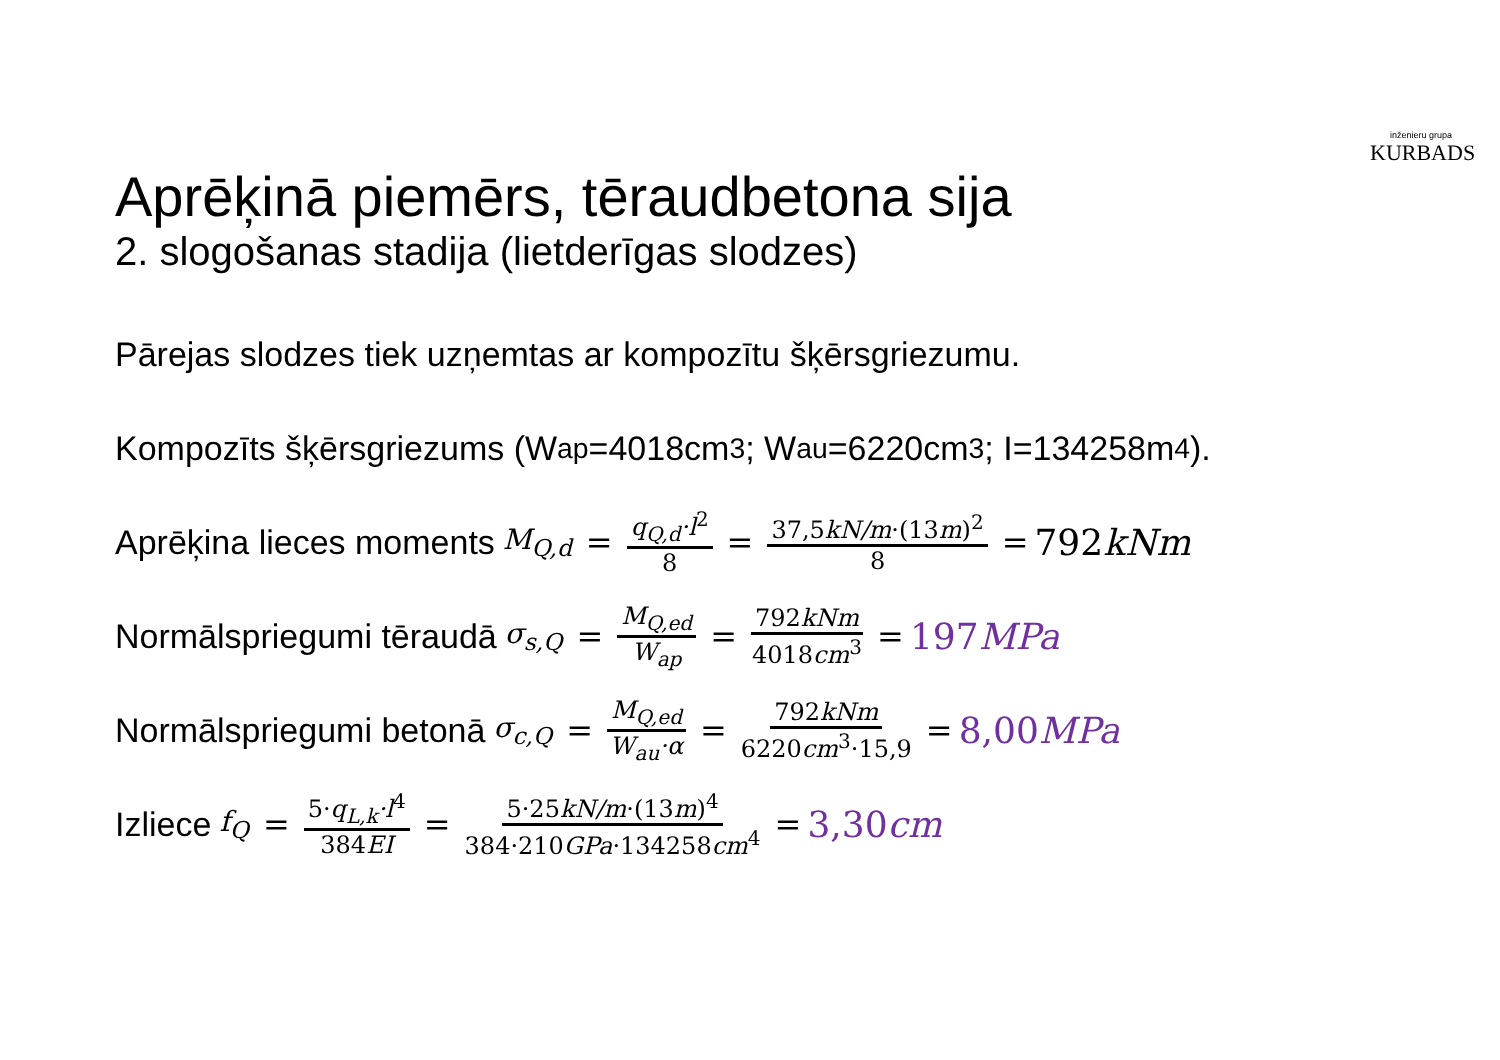inženieru grupa
KURBADS
Aprēķinā piemērs, tēraudbetona sija
2. slogošanas stadija (lietderīgas slodzes)
Pārejas slodzes tiek uzņemtas ar kompozītu šķērsgriezumu.
Kompozīts šķērsgriezums (W<sub>ap</sub>=4018cm<sup>3</sup>; W<sub>au</sub>=6220cm<sup>3</sup>; I=134258m<sup>4</sup>).
Aprēķina lieces moments M<sub>Q,d</sub> = q<sub>Q,d</sub>·l<sup>2</sup> 8 = 37,5kN/m·(13m)<sup>2</sup> 8 = 792kNm
Normālspriegumi tēraudā σ<sub>s,Q</sub> = M<sub>Q,ed</sub> W<sub>ap</sub> = 792kNm 4018cm<sup>3</sup> = 197MPa
Normālspriegumi betonā σ<sub>c,Q</sub> = M<sub>Q,ed</sub> W<sub>au</sub>·α = 792kNm 6220cm<sup>3</sup>·15,9 = 8,00MPa
Izliece f<sub>Q</sub> = 5·q<sub>L,k</sub>·l<sup>4</sup> 384EI = 5·25kN/m·(13m)<sup>4</sup> 384·210GPa·134258cm<sup>4</sup> = 3,30cm